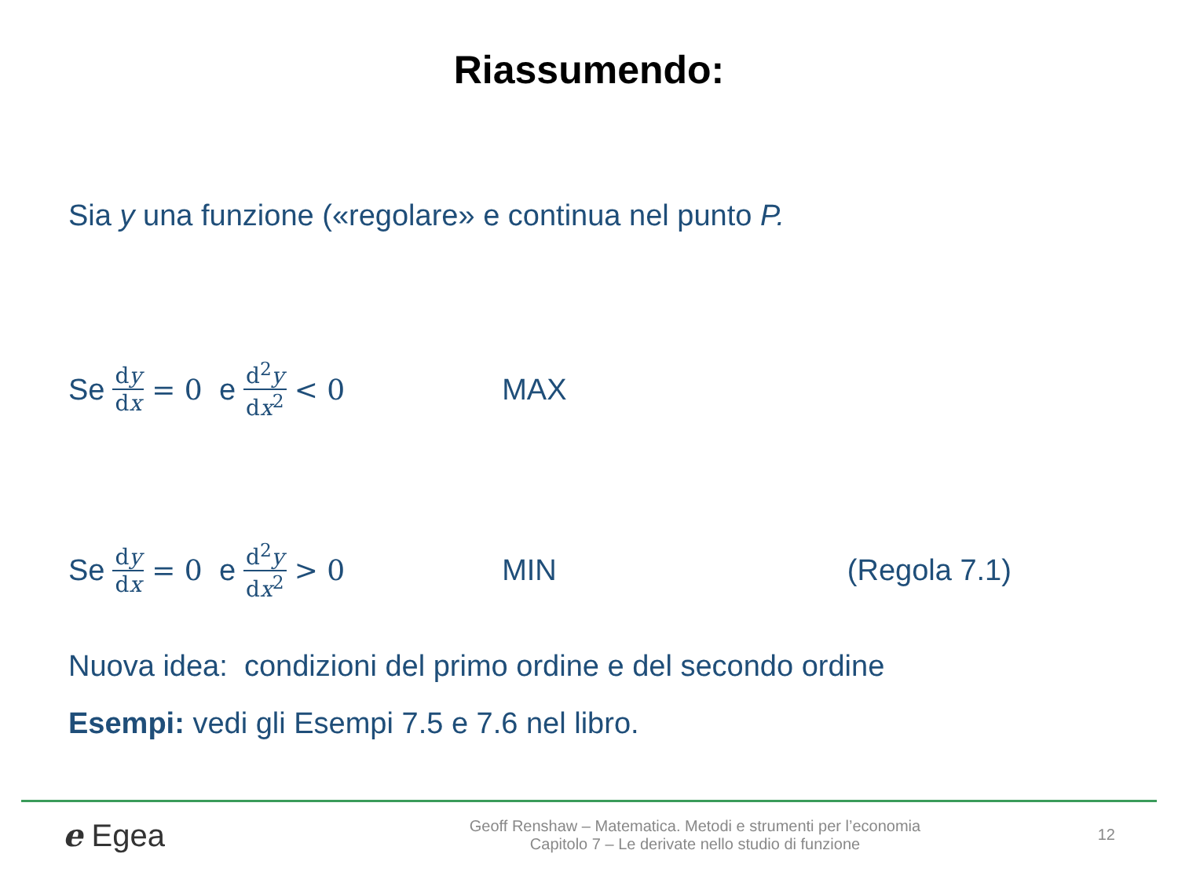Riassumendo:
Sia y una funzione («regolare» e continua nel punto P.
Se dy dx = 0 e d<sup>2</sup>y dx<sup>2</sup> < 0 MAX
Se dy dx = 0 e d<sup>2</sup>y dx<sup>2</sup> > 0 MIN (Regola 7.1)
Nuova idea: condizioni del primo ordine e del secondo ordine
Esempi: vedi gli Esempi 7.5 e 7.6 nel libro.
e Egea
Geoff Renshaw – Matematica. Metodi e strumenti per l’economia
Capitolo 7 – Le derivate nello studio di funzione
12